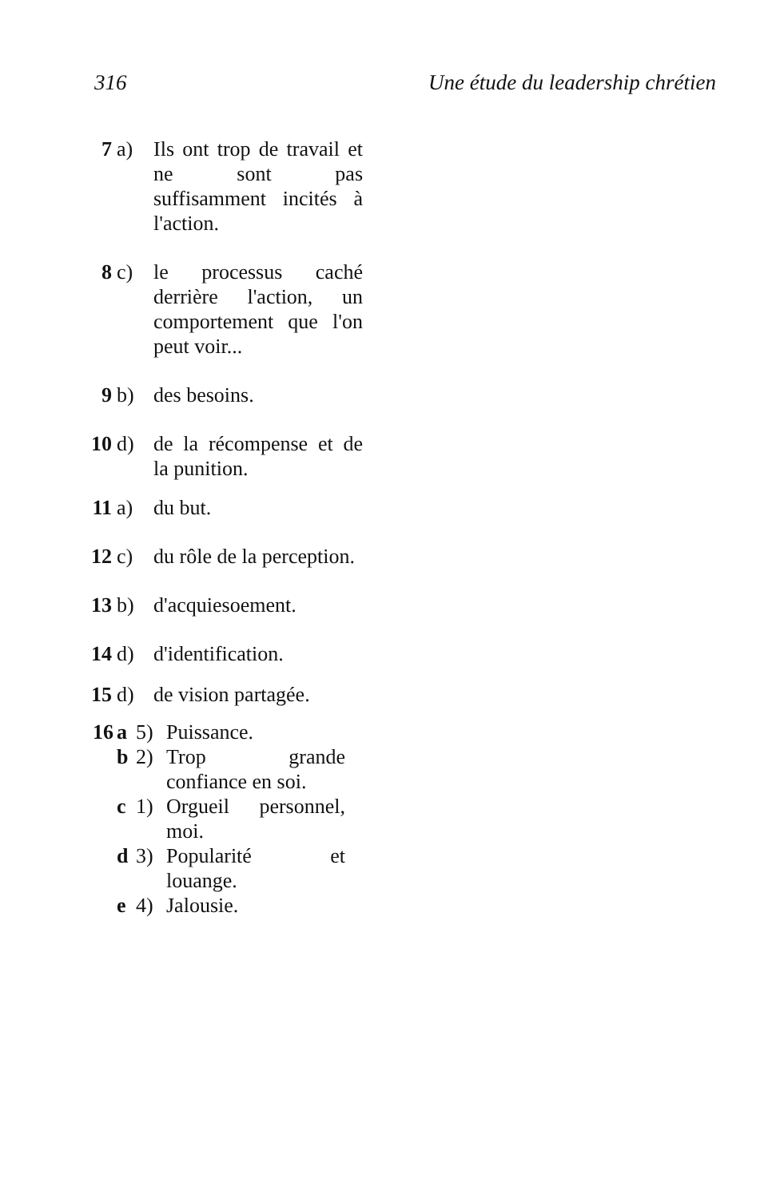316 Une étude du leadership chrétien
7 a) Ils ont trop de travail et ne sont pas suffisamment incités à l'action.
8 c) le processus caché derrière l'action, un comportement que l'on peut voir...
9 b) des besoins.
10 d) de la récompense et de la punition.
11 a) du but.
12 c) du rôle de la perception.
13 b) d'acquiesoement.
14 d) d'identification.
15 d) de vision partagée.
16 a 5) Puissance.
b 2) Trop grande confiance en soi.
c 1) Orgueil personnel, moi.
d 3) Popularité et louange.
e 4) Jalousie.